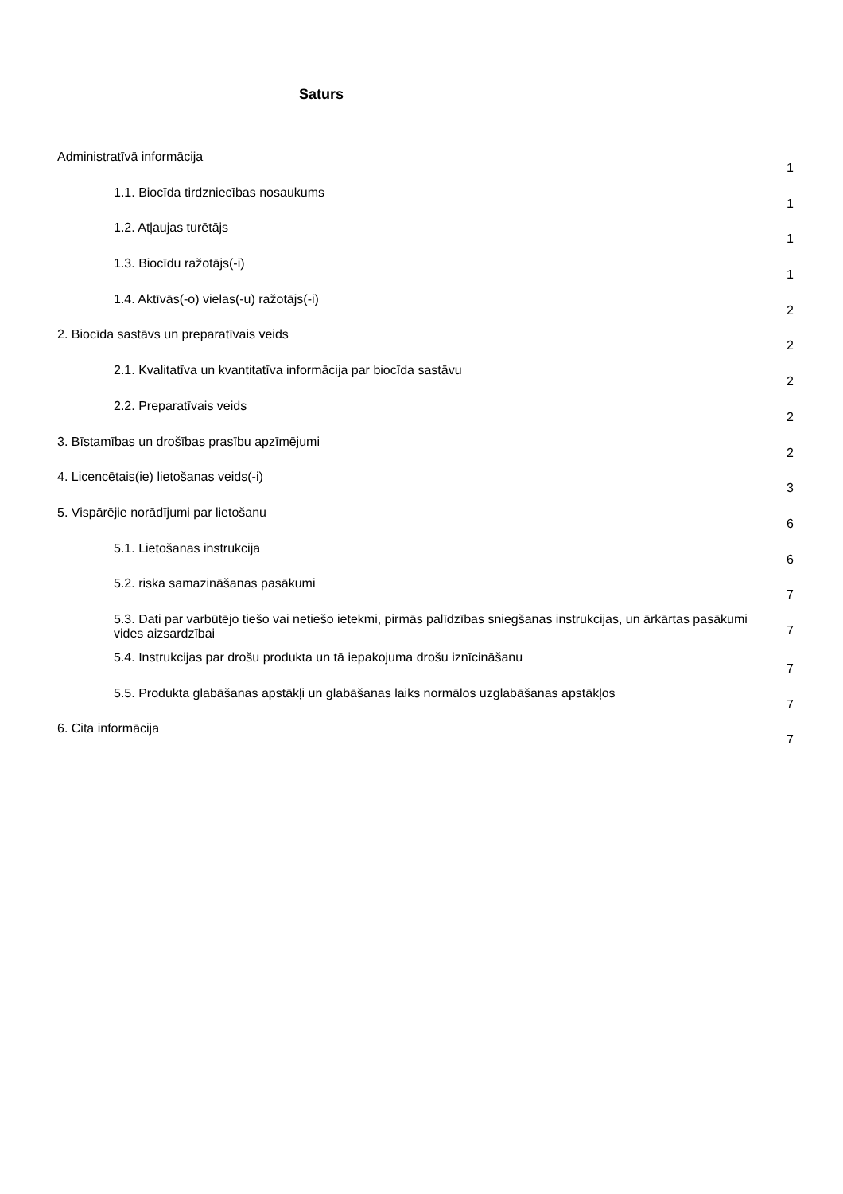Saturs
Administratīvā informācija
1
1.1. Biocīda tirdzniecības nosaukums
1
1.2. Atļaujas turētājs
1
1.3. Biocīdu ražotājs(-i)
1
1.4. Aktīvās(-o) vielas(-u) ražotājs(-i)
2
2. Biocīda sastāvs un preparatīvais veids
2
2.1. Kvalitatīva un kvantitatīva informācija par biocīda sastāvu
2
2.2. Preparatīvais veids
2
3. Bīstamības un drošības prasību apzīmējumi
2
4. Licencētais(ie) lietošanas veids(-i)
3
5. Vispārējie norādījumi par lietošanu
6
5.1. Lietošanas instrukcija
6
5.2. riska samazināšanas pasākumi
7
5.3. Dati par varbūtējo tiešo vai netiešo ietekmi, pirmās palīdzības sniegšanas instrukcijas, un ārkārtas pasākumi vides aizsardzībai
7
5.4. Instrukcijas par drošu produkta un tā iepakojuma drošu iznīcināšanu
7
5.5. Produkta glabāšanas apstākļi un glabāšanas laiks normālos uzglabāšanas apstākļos
7
6. Cita informācija
7